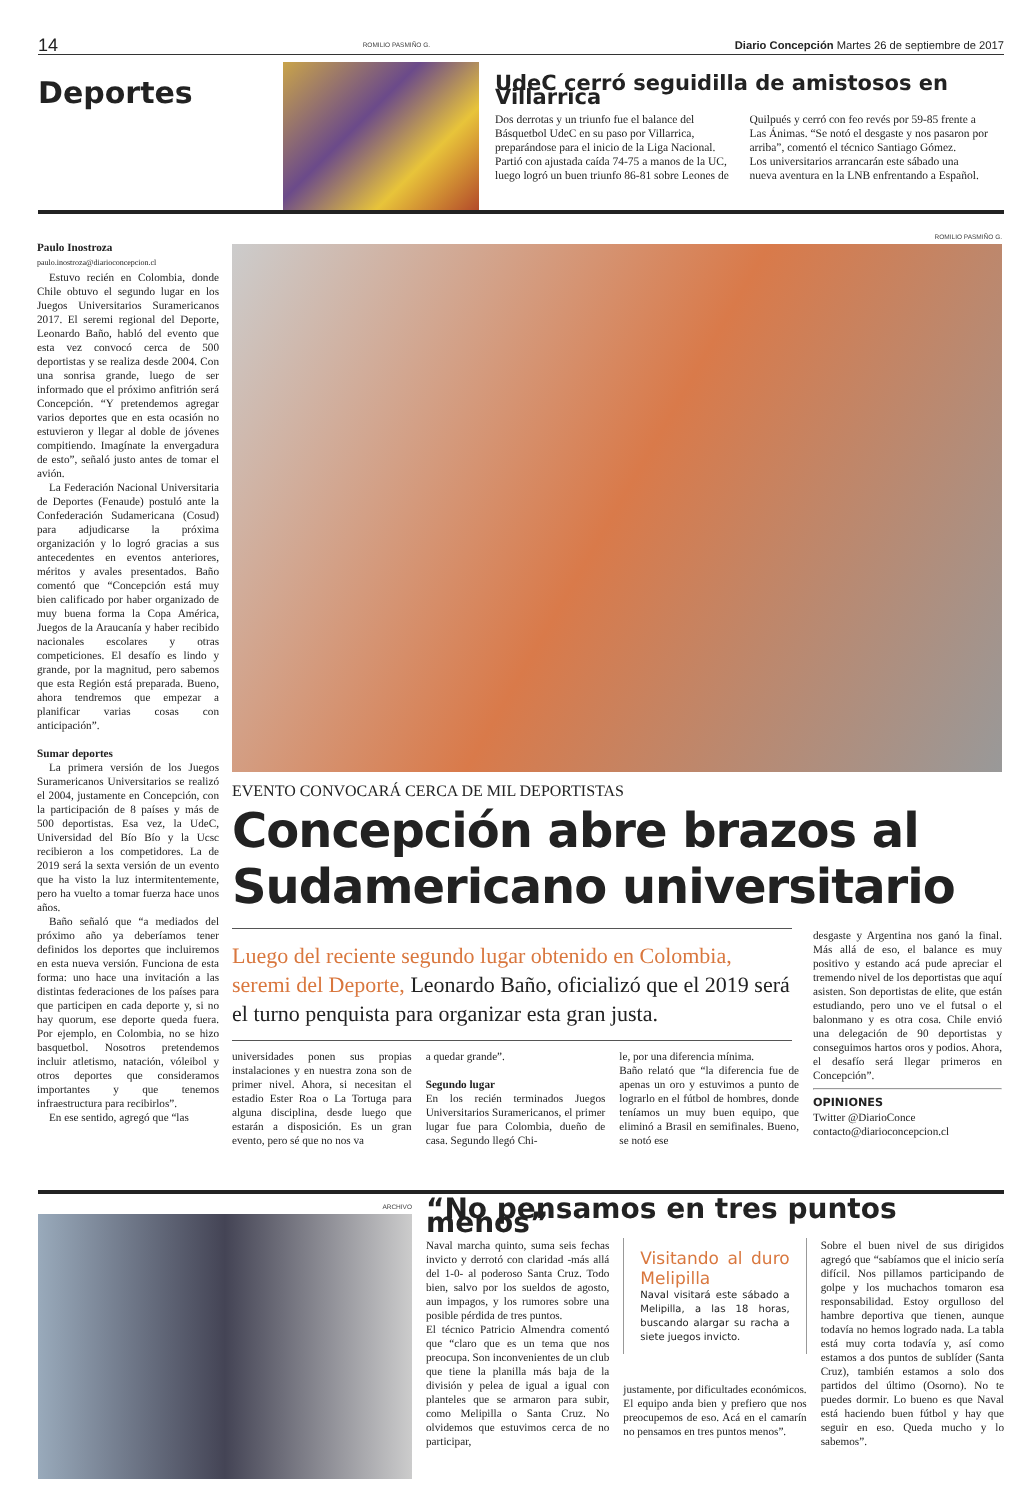14 ROMILIO PASMIÑO G. Diario Concepción Martes 26 de septiembre de 2017
Deportes
UdeC cerró seguidilla de amistosos en Villarrica
Dos derrotas y un triunfo fue el balance del Básquetbol UdeC en su paso por Villarrica, preparándose para el inicio de la Liga Nacional. Partió con ajustada caída 74-75 a manos de la UC, luego logró un buen triunfo 86-81 sobre Leones de Quilpués y cerró con feo revés por 59-85 frente a Las Ánimas. “Se notó el desgaste y nos pasaron por arriba”, comentó el técnico Santiago Gómez.
Los universitarios arrancarán este sábado una nueva aventura en la LNB enfrentando a Español.
Paulo Inostroza
paulo.inostroza@diarioconcepcion.cl
Estuvo recién en Colombia, donde Chile obtuvo el segundo lugar en los Juegos Universitarios Suramericanos 2017. El seremi regional del Deporte, Leonardo Baño, habló del evento que esta vez convocó cerca de 500 deportistas y se realiza desde 2004. Con una sonrisa grande, luego de ser informado que el próximo anfitrión será Concepción. “Y pretendemos agregar varios deportes que en esta ocasión no estuvieron y llegar al doble de jóvenes compitiendo. Imagínate la envergadura de esto”, señaló justo antes de tomar el avión.
La Federación Nacional Universitaria de Deportes (Fenaude) postuló ante la Confederación Sudamericana (Cosud) para adjudicarse la próxima organización y lo logró gracias a sus antecedentes en eventos anteriores, méritos y avales presentados. Baño comentó que “Concepción está muy bien calificado por haber organizado de muy buena forma la Copa América, Juegos de la Araucanía y haber recibido nacionales escolares y otras competiciones. El desafío es lindo y grande, por la magnitud, pero sabemos que esta Región está preparada. Bueno, ahora tendremos que empezar a planificar varias cosas con anticipación”.
Sumar deportes
La primera versión de los Juegos Suramericanos Universitarios se realizó el 2004, justamente en Concepción, con la participación de 8 países y más de 500 deportistas. Esa vez, la UdeC, Universidad del Bío Bío y la Ucsc recibieron a los competidores. La de 2019 será la sexta versión de un evento que ha visto la luz intermitentemente, pero ha vuelto a tomar fuerza hace unos años.
Baño señaló que “a mediados del próximo año ya deberíamos tener definidos los deportes que incluiremos en esta nueva versión. Funciona de esta forma: uno hace una invitación a las distintas federaciones de los países para que participen en cada deporte y, si no hay quorum, ese deporte queda fuera. Por ejemplo, en Colombia, no se hizo basquetbol. Nosotros pretendemos incluir atletismo, natación, vóleibol y otros deportes que consideramos importantes y que tenemos infraestructura para recibirlos”.
En ese sentido, agregó que “las
ROMILIO PASMIÑO G.
EVENTO CONVOCARÁ CERCA DE MIL DEPORTISTAS
Concepción abre brazos al Sudamericano universitario
Luego del reciente segundo lugar obtenido en Colombia, seremi del Deporte, Leonardo Baño, oficializó que el 2019 será el turno penquista para organizar esta gran justa.
universidades ponen sus propias instalaciones y en nuestra zona son de primer nivel. Ahora, si necesitan el estadio Ester Roa o La Tortuga para alguna disciplina, desde luego que estarán a disposición. Es un gran evento, pero sé que no nos va
a quedar grande”.
Segundo lugar
En los recién terminados Juegos Universitarios Suramericanos, el primer lugar fue para Colombia, dueño de casa. Segundo llegó Chi-
le, por una diferencia mínima.
Baño relató que “la diferencia fue de apenas un oro y estuvimos a punto de lograrlo en el fútbol de hombres, donde teníamos un muy buen equipo, que eliminó a Brasil en semifinales. Bueno, se notó ese
desgaste y Argentina nos ganó la final. Más allá de eso, el balance es muy positivo y estando acá pude apreciar el tremendo nivel de los deportistas que aquí asisten. Son deportistas de elite, que están estudiando, pero uno ve el futsal o el balonmano y es otra cosa. Chile envió una delegación de 90 deportistas y conseguimos hartos oros y podios. Ahora, el desafío será llegar primeros en Concepción”.
OPINIONES
Twitter @DiarioConce
contacto@diarioconcepcion.cl
ARCHIVO
“No pensamos en tres puntos menos”
Naval marcha quinto, suma seis fechas invicto y derrotó con claridad -más allá del 1-0- al poderoso Santa Cruz. Todo bien, salvo por los sueldos de agosto, aun impagos, y los rumores sobre una posible pérdida de tres puntos.
El técnico Patricio Almendra comentó que “claro que es un tema que nos preocupa. Son inconvenientes de un club que tiene la planilla más baja de la división y pelea de igual a igual con planteles que se armaron para subir, como Melipilla o Santa Cruz. No olvidemos que estuvimos cerca de no participar,
Visitando al duro Melipilla
Naval visitará este sábado a Melipilla, a las 18 horas, buscando alargar su racha a siete juegos invicto.
justamente, por dificultades económicos. El equipo anda bien y prefiero que nos preocupemos de eso. Acá en el camarín no pensamos en tres puntos menos”.
Sobre el buen nivel de sus dirigidos agregó que “sabíamos que el inicio sería difícil. Nos pillamos participando de golpe y los muchachos tomaron esa responsabilidad. Estoy orgulloso del hambre deportiva que tienen, aunque todavía no hemos logrado nada. La tabla está muy corta todavía y, así como estamos a dos puntos de sublíder (Santa Cruz), también estamos a solo dos partidos del último (Osorno). No te puedes dormir. Lo bueno es que Naval está haciendo buen fútbol y hay que seguir en eso. Queda mucho y lo sabemos”.